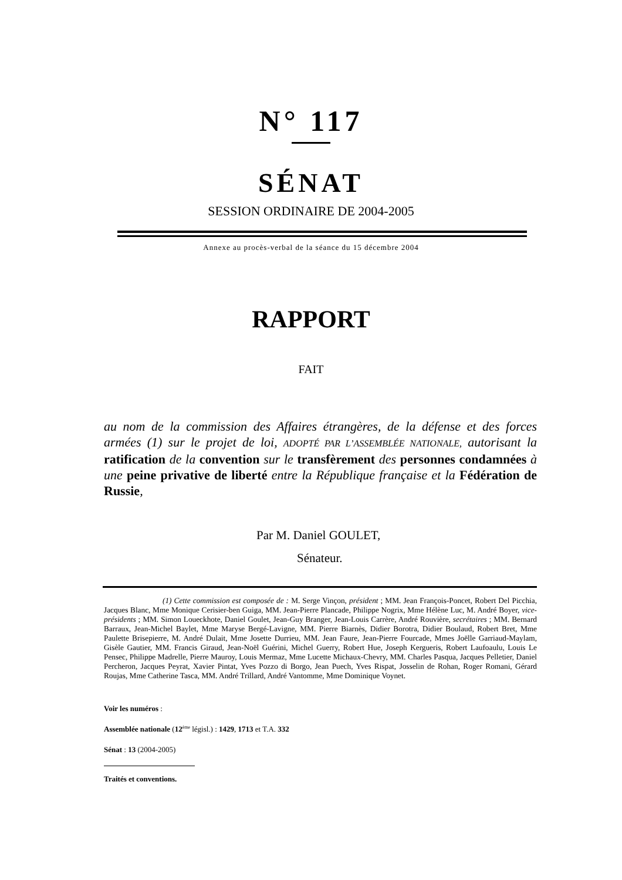N° 117
SÉNAT
SESSION ORDINAIRE DE 2004-2005
Annexe au procès-verbal de la séance du 15 décembre 2004
RAPPORT
FAIT
au nom de la commission des Affaires étrangères, de la défense et des forces armées (1) sur le projet de loi, ADOPTÉ PAR L’ASSEMBLÉE NATIONALE, autorisant la ratification de la convention sur le transfèrement des personnes condamnées à une peine privative de liberté entre la République française et la Fédération de Russie,
Par M. Daniel GOULET,
Sénateur.
(1) Cette commission est composée de : M. Serge Vinçon, président ; MM. Jean François-Poncet, Robert Del Picchia, Jacques Blanc, Mme Monique Cerisier-ben Guiga, MM. Jean-Pierre Plancade, Philippe Nogrix, Mme Hélène Luc, M. André Boyer, vice-présidents ; MM. Simon Loueckhote, Daniel Goulet, Jean-Guy Branger, Jean-Louis Carrère, André Rouvière, secrétaires ; MM. Bernard Barraux, Jean-Michel Baylet, Mme Maryse Bergé-Lavigne, MM. Pierre Biarnès, Didier Borotra, Didier Boulaud, Robert Bret, Mme Paulette Brisepierre, M. André Dulait, Mme Josette Durrieu, MM. Jean Faure, Jean-Pierre Fourcade, Mmes Joëlle Garriaud-Maylam, Gisèle Gautier, MM. Francis Giraud, Jean-Noël Guérini, Michel Guerry, Robert Hue, Joseph Kergueris, Robert Laufoaulu, Louis Le Pensec, Philippe Madrelle, Pierre Mauroy, Louis Mermaz, Mme Lucette Michaux-Chevry, MM. Charles Pasqua, Jacques Pelletier, Daniel Percheron, Jacques Peyrat, Xavier Pintat, Yves Pozzo di Borgo, Jean Puech, Yves Rispat, Josselin de Rohan, Roger Romani, Gérard Roujas, Mme Catherine Tasca, MM. André Trillard, André Vantomme, Mme Dominique Voynet.
Voir les numéros :
Assemblée nationale (12<sup>ème</sup> législ.) : 1429, 1713 et T.A. 332
Sénat : 13 (2004-2005)
Traités et conventions.